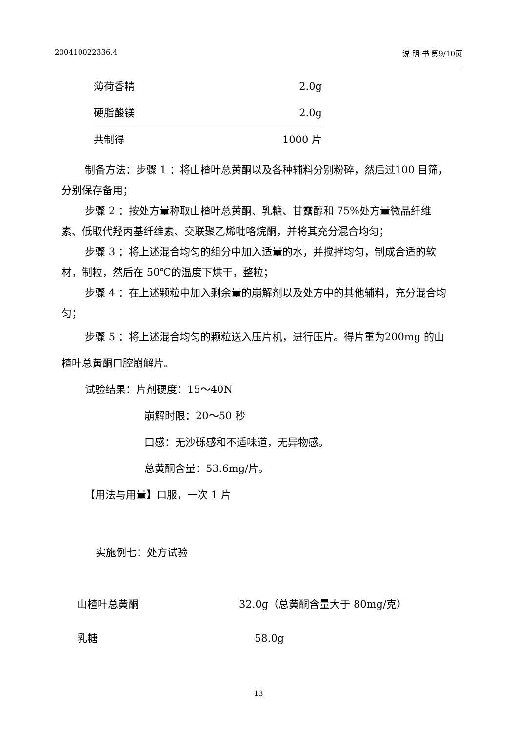200410022336.4 说 明 书 第9/10页
| 薄荷香精 | 2.0g |
| 硬脂酸镁 | 2.0g |
| 共制得 | 1000 片 |
制备方法：步骤 1 ：将山楂叶总黄酮以及各种辅料分别粉碎，然后过100 目筛，分别保存备用；
步骤 2 ：按处方量称取山楂叶总黄酮、乳糖、甘露醇和 75%处方量微晶纤维素、低取代羟丙基纤维素、交联聚乙烯吡咯烷酮，并将其充分混合均匀；
步骤 3 ：将上述混合均匀的组分中加入适量的水，并搅拌均匀，制成合适的软材，制粒，然后在 50℃的温度下烘干，整粒；
步骤 4 ：在上述颗粒中加入剩余量的崩解剂以及处方中的其他辅料，充分混合均匀；
步骤 5 ：将上述混合均匀的颗粒送入压片机，进行压片。得片重为200mg 的山楂叶总黄酮口腔崩解片。
试验结果：片剂硬度：15～40N
崩解时限：20～50 秒
口感：无沙砾感和不适味道，无异物感。
总黄酮含量：53.6mg/片。
【用法与用量】口服，一次 1 片
实施例七：处方试验
| 山楂叶总黄酮 | 32.0g（总黄酮含量大于 80mg/克） |
| 乳糖 | 58.0g |
13